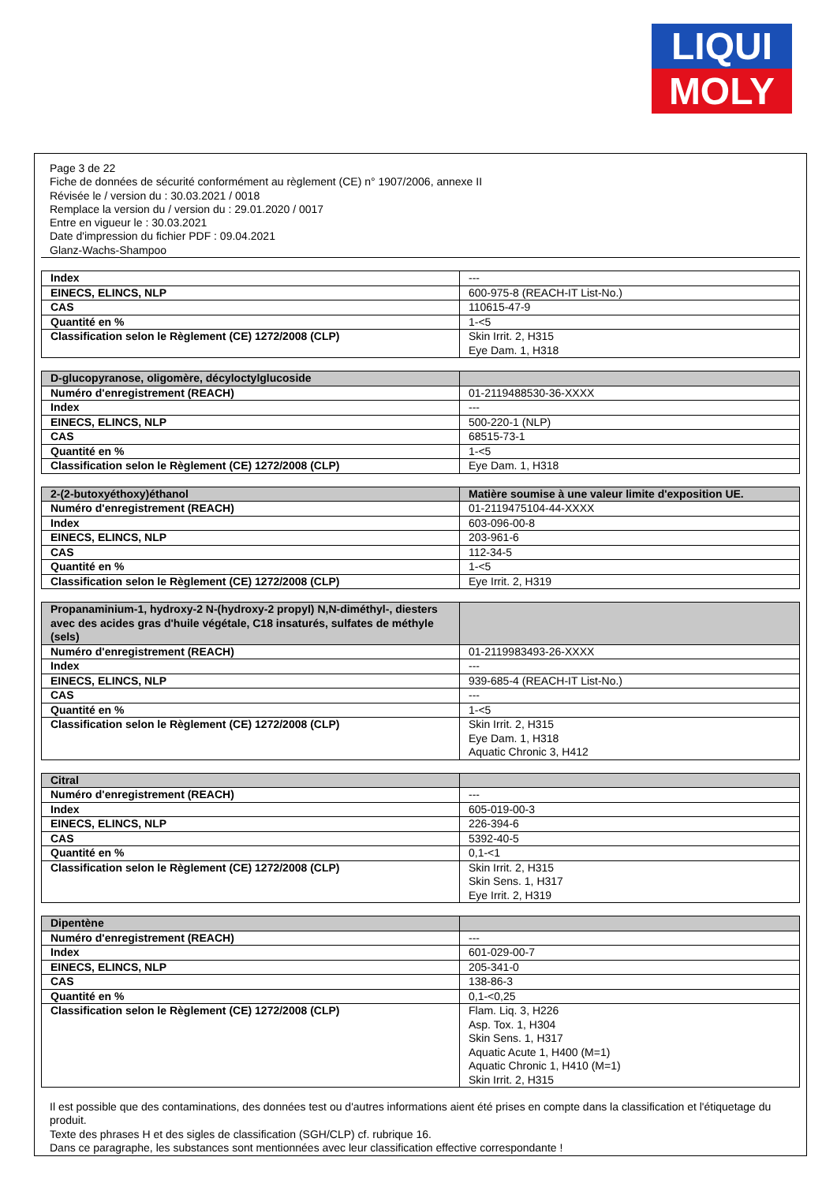LIQUI
MOLY
Page 3 de 22
Fiche de données de sécurité conformément au règlement (CE) n° 1907/2006, annexe II
Révisée le / version du : 30.03.2021 / 0018
Remplace la version du / version du : 29.01.2020 / 0017
Entre en vigueur le : 30.03.2021
Date d'impression du fichier PDF : 09.04.2021
Glanz-Wachs-Shampoo
| Index | --- |
| EINECS, ELINCS, NLP | 600-975-8 (REACH-IT List-No.) |
| CAS | 110615-47-9 |
| Quantité en % | 1-<5 |
| Classification selon le Règlement (CE) 1272/2008 (CLP) | Skin Irrit. 2, H315 Eye Dam. 1, H318 |
| D-glucopyranose, oligomère, décyloctylglucoside | |
| Numéro d'enregistrement (REACH) | 01-2119488530-36-XXXX |
| Index | --- |
| EINECS, ELINCS, NLP | 500-220-1 (NLP) |
| CAS | 68515-73-1 |
| Quantité en % | 1-<5 |
| Classification selon le Règlement (CE) 1272/2008 (CLP) | Eye Dam. 1, H318 |
| 2-(2-butoxyéthoxy)éthanol | Matière soumise à une valeur limite d'exposition UE. |
| Numéro d'enregistrement (REACH) | 01-2119475104-44-XXXX |
| Index | 603-096-00-8 |
| EINECS, ELINCS, NLP | 203-961-6 |
| CAS | 112-34-5 |
| Quantité en % | 1-<5 |
| Classification selon le Règlement (CE) 1272/2008 (CLP) | Eye Irrit. 2, H319 |
| Propanaminium-1, hydroxy-2 N-(hydroxy-2 propyl) N,N-diméthyl-, diesters avec des acides gras d'huile végétale, C18 insaturés, sulfates de méthyle (sels) | |
| Numéro d'enregistrement (REACH) | 01-2119983493-26-XXXX |
| Index | --- |
| EINECS, ELINCS, NLP | 939-685-4 (REACH-IT List-No.) |
| CAS | --- |
| Quantité en % | 1-<5 |
| Classification selon le Règlement (CE) 1272/2008 (CLP) | Skin Irrit. 2, H315 Eye Dam. 1, H318 Aquatic Chronic 3, H412 |
| Citral | |
| Numéro d'enregistrement (REACH) | --- |
| Index | 605-019-00-3 |
| EINECS, ELINCS, NLP | 226-394-6 |
| CAS | 5392-40-5 |
| Quantité en % | 0,1-<1 |
| Classification selon le Règlement (CE) 1272/2008 (CLP) | Skin Irrit. 2, H315 Skin Sens. 1, H317 Eye Irrit. 2, H319 |
| Dipentène | |
| Numéro d'enregistrement (REACH) | --- |
| Index | 601-029-00-7 |
| EINECS, ELINCS, NLP | 205-341-0 |
| CAS | 138-86-3 |
| Quantité en % | 0,1-<0,25 |
| Classification selon le Règlement (CE) 1272/2008 (CLP) | Flam. Liq. 3, H226 Asp. Tox. 1, H304 Skin Sens. 1, H317 Aquatic Acute 1, H400 (M=1) Aquatic Chronic 1, H410 (M=1) Skin Irrit. 2, H315 |
Il est possible que des contaminations, des données test ou d'autres informations aient été prises en compte dans la classification et l'étiquetage du produit.
Texte des phrases H et des sigles de classification (SGH/CLP) cf. rubrique 16.
Dans ce paragraphe, les substances sont mentionnées avec leur classification effective correspondante !